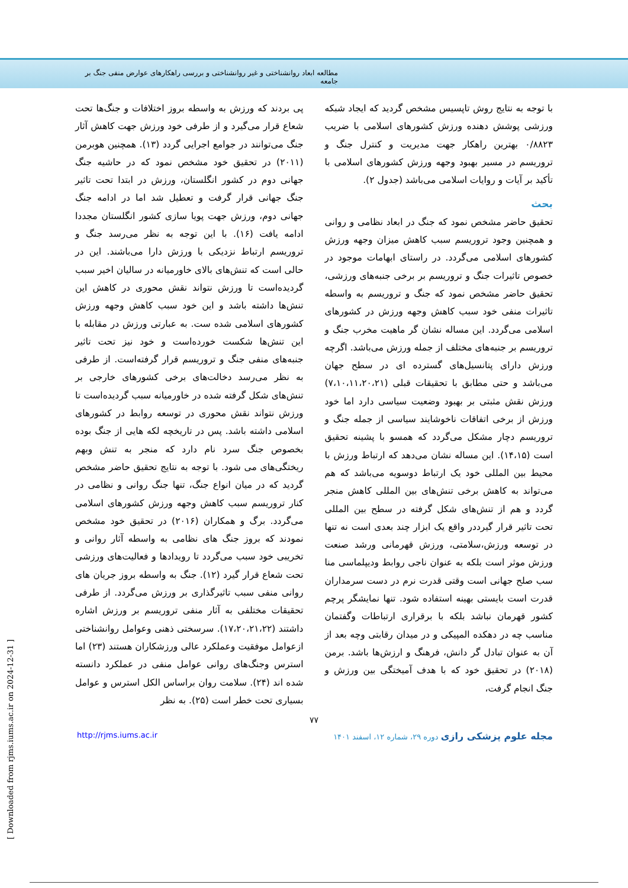مطالعه ابعاد روانشناختی و غیر روانشناختی و بررسی راهکارهای عوارض منفی جنگ بر جامعه
با توجه به نتایج روش تاپسیس مشخص گردید که ایجاد شبکه ورزشی پوشش دهنده ورزش کشورهای اسلامی با ضریب ۰/۸۸۲۳ بهترین راهکار جهت مدیریت و کنترل جنگ و تروریسم در مسیر بهبود وجهه ورزش کشورهای اسلامی با تأکید بر آیات و روایات اسلامی می‌باشد (جدول ۲).
بحث
تحقیق حاضر مشخص نمود که جنگ در ابعاد نظامی و روانی و همچنین وجود تروریسم سبب کاهش میزان وجهه ورزش کشورهای اسلامی می‌گردد. در راستای ابهامات موجود در خصوص تاثیرات جنگ و تروریسم بر برخی جنبه‌های ورزشی، تحقیق حاضر مشخص نمود که جنگ و تروریسم به واسطه تاثیرات منفی خود سبب کاهش وجهه ورزش در کشورهای اسلامی می‌گردد. این مساله نشان گر ماهیت مخرب جنگ و تروریسم بر جنبه‌های مختلف از جمله ورزش می‌باشد. اگرچه ورزش دارای پتانسیل‌های گسترده ای در سطح جهان می‌باشد و حتی مطابق با تحقیقات قبلی (۷،۱۰،۱۱،۲۰،۲۱) ورزش نقش مثبتی بر بهبود وضعیت سیاسی دارد اما خود ورزش از برخی اتفاقات ناخوشایند سیاسی از جمله جنگ و تروریسم دچار مشکل می‌گردد که همسو با پشینه تحقیق است (۱۴،۱۵). این مساله نشان می‌دهد که ارتباط ورزش با محیط بین المللی خود یک ارتباط دوسویه می‌باشد که هم می‌تواند به کاهش برخی تنش‌های بین المللی کاهش منجر گردد و هم از تنش‌های شکل گرفته در سطح بین المللی تحت تاثیر قرار گیرددر واقع یک ابزار چند بعدی است نه تنها در توسعه ورزش،سلامتی، ورزش قهرمانی ورشد صنعت ورزش موثر است بلکه به عنوان ناجی روابط ودیپلماسی منا سب صلح جهانی است وقتی قدرت نرم در دست سرمداران قدرت است بایستی بهینه استفاده شود. تنها نمایشگر پرچم کشور قهرمان نباشد بلکه با برقراری ارتباطات وگفتمان مناسب چه در دهکده المپیکی و در میدان رقابتی وچه بعد از آن به عنوان تبادل گر دانش، فرهنگ و ارزش‌ها باشد. برمن (۲۰۱۸) در تحقیق خود که با هدف آمیختگی بین ورزش و جنگ انجام گرفت،
پی بردند که ورزش به واسطه بروز اختلافات و جنگ‌ها تحت شعاع قرار می‌گیرد و از طرفی خود ورزش جهت کاهش آثار جنگ می‌توانند در جوامع اجرایی گردد (۱۳). همچنین هوبرمن (۲۰۱۱) در تحقیق خود مشخص نمود که در حاشیه جنگ جهانی دوم در کشور انگلستان، ورزش در ابتدا تحت تاثیر جنگ جهانی قرار گرفت و تعطیل شد اما در ادامه جنگ جهانی دوم، ورزش جهت پویا سازی کشور انگلستان مجددا ادامه یافت (۱۶). با این توجه به نظر می‌رسد جنگ و تروریسم ارتباط نزدیکی با ورزش دارا می‌باشند. این در حالی است که تنش‌های بالای خاورمیانه در سالیان اخیر سبب گردیده‌است تا ورزش نتواند نقش محوری در کاهش این تنش‌ها داشته باشد و این خود سبب کاهش وجهه ورزش کشورهای اسلامی شده ست. به عبارتی ورزش در مقابله با این تنش‌ها شکست خورده‌است و خود نیز تحت تاثیر جنبه‌های منفی جنگ و تروریسم قرار گرفته‌است. از طرفی به نظر می‌رسد دخالت‌های برخی کشورهای خارجی بر تنش‌های شکل گرفته شده در خاورمیانه سبب گردیده‌است تا ورزش نتواند نقش محوری در توسعه روابط در کشورهای اسلامی داشته باشد. پس در تاریخچه لکه هایی از جنگ بوده بخصوص جنگ سرد نام دارد که منجر به تنش وبهم ریختگی‌های می شود. با توجه به نتایج تحقیق حاضر مشخص گردید که در میان انواع جنگ، تنها جنگ روانی و نظامی در کنار تروریسم سبب کاهش وجهه ورزش کشورهای اسلامی می‌گردد. برگ و همکاران (۲۰۱۶) در تحقیق خود مشخص نمودند که بروز جنگ های نظامی به واسطه آثار روانی و تخریبی خود سبب می‌گردد تا رویدادها و فعالیت‌های ورزشی تحت شعاع قرار گیرد (۱۲). جنگ به واسطه بروز جریان های روانی منفی سبب تاثیرگذاری بر ورزش می‌گردد. از طرفی تحقیقات مختلفی به آثار منفی تروریسم بر ورزش اشاره داشتند (۱۷،۲۰،۲۱،۲۲). سرسختی ذهنی وعوامل روانشناختی ازعوامل موفقیت وعملکرد عالی ورزشکاران هستند (۲۳) اما استرس وجنگ‌های روانی عوامل منفی در عملکرد دانسته شده اند (۲۴). سلامت روان براساس الکل استرس و عوامل بسیاری تحت خطر است (۲۵). به نظر
۷۷
http://rjms.iums.ac.ir مجله علوم پزشکی رازی دوره ۲۹، شماره ۱۲، اسفند ۱۴۰۱
[ Downloaded from rjms.iums.ac.ir on 2024-12-31 ]